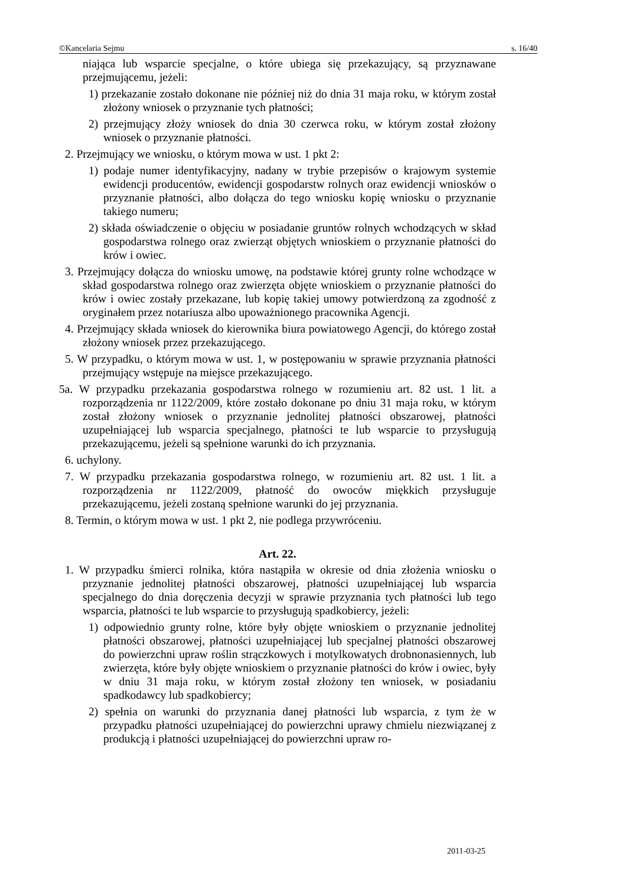©Kancelaria Sejmu s. 16/40
niająca lub wsparcie specjalne, o które ubiega się przekazujący, są przyznawane przejmującemu, jeżeli:
1) przekazanie zostało dokonane nie później niż do dnia 31 maja roku, w którym został złożony wniosek o przyznanie tych płatności;
2) przejmujący złoży wniosek do dnia 30 czerwca roku, w którym został złożony wniosek o przyznanie płatności.
2. Przejmujący we wniosku, o którym mowa w ust. 1 pkt 2:
1) podaje numer identyfikacyjny, nadany w trybie przepisów o krajowym systemie ewidencji producentów, ewidencji gospodarstw rolnych oraz ewidencji wniosków o przyznanie płatności, albo dołącza do tego wniosku kopię wniosku o przyznanie takiego numeru;
2) składa oświadczenie o objęciu w posiadanie gruntów rolnych wchodzących w skład gospodarstwa rolnego oraz zwierząt objętych wnioskiem o przyznanie płatności do krów i owiec.
3. Przejmujący dołącza do wniosku umowę, na podstawie której grunty rolne wchodzące w skład gospodarstwa rolnego oraz zwierzęta objęte wnioskiem o przyznanie płatności do krów i owiec zostały przekazane, lub kopię takiej umowy potwierdzoną za zgodność z oryginałem przez notariusza albo upoważnionego pracownika Agencji.
4. Przejmujący składa wniosek do kierownika biura powiatowego Agencji, do którego został złożony wniosek przez przekazującego.
5. W przypadku, o którym mowa w ust. 1, w postępowaniu w sprawie przyznania płatności przejmujący wstępuje na miejsce przekazującego.
5a. W przypadku przekazania gospodarstwa rolnego w rozumieniu art. 82 ust. 1 lit. a rozporządzenia nr 1122/2009, które zostało dokonane po dniu 31 maja roku, w którym został złożony wniosek o przyznanie jednolitej płatności obszarowej, płatności uzupełniającej lub wsparcia specjalnego, płatności te lub wsparcie to przysługują przekazującemu, jeżeli są spełnione warunki do ich przyznania.
6. uchylony.
7. W przypadku przekazania gospodarstwa rolnego, w rozumieniu art. 82 ust. 1 lit. a rozporządzenia nr 1122/2009, płatność do owoców miękkich przysługuje przekazującemu, jeżeli zostaną spełnione warunki do jej przyznania.
8. Termin, o którym mowa w ust. 1 pkt 2, nie podlega przywróceniu.
Art. 22.
1. W przypadku śmierci rolnika, która nastąpiła w okresie od dnia złożenia wniosku o przyznanie jednolitej płatności obszarowej, płatności uzupełniającej lub wsparcia specjalnego do dnia doręczenia decyzji w sprawie przyznania tych płatności lub tego wsparcia, płatności te lub wsparcie to przysługują spadkobiercy, jeżeli:
1) odpowiednio grunty rolne, które były objęte wnioskiem o przyznanie jednolitej płatności obszarowej, płatności uzupełniającej lub specjalnej płatności obszarowej do powierzchni upraw roślin strączkowych i motylkowatych drobnonasiennych, lub zwierzęta, które były objęte wnioskiem o przyznanie płatności do krów i owiec, były w dniu 31 maja roku, w którym został złożony ten wniosek, w posiadaniu spadkodawcy lub spadkobiercy;
2) spełnia on warunki do przyznania danej płatności lub wsparcia, z tym że w przypadku płatności uzupełniającej do powierzchni uprawy chmielu niezwiązanej z produkcją i płatności uzupełniającej do powierzchni upraw ro-
2011-03-25